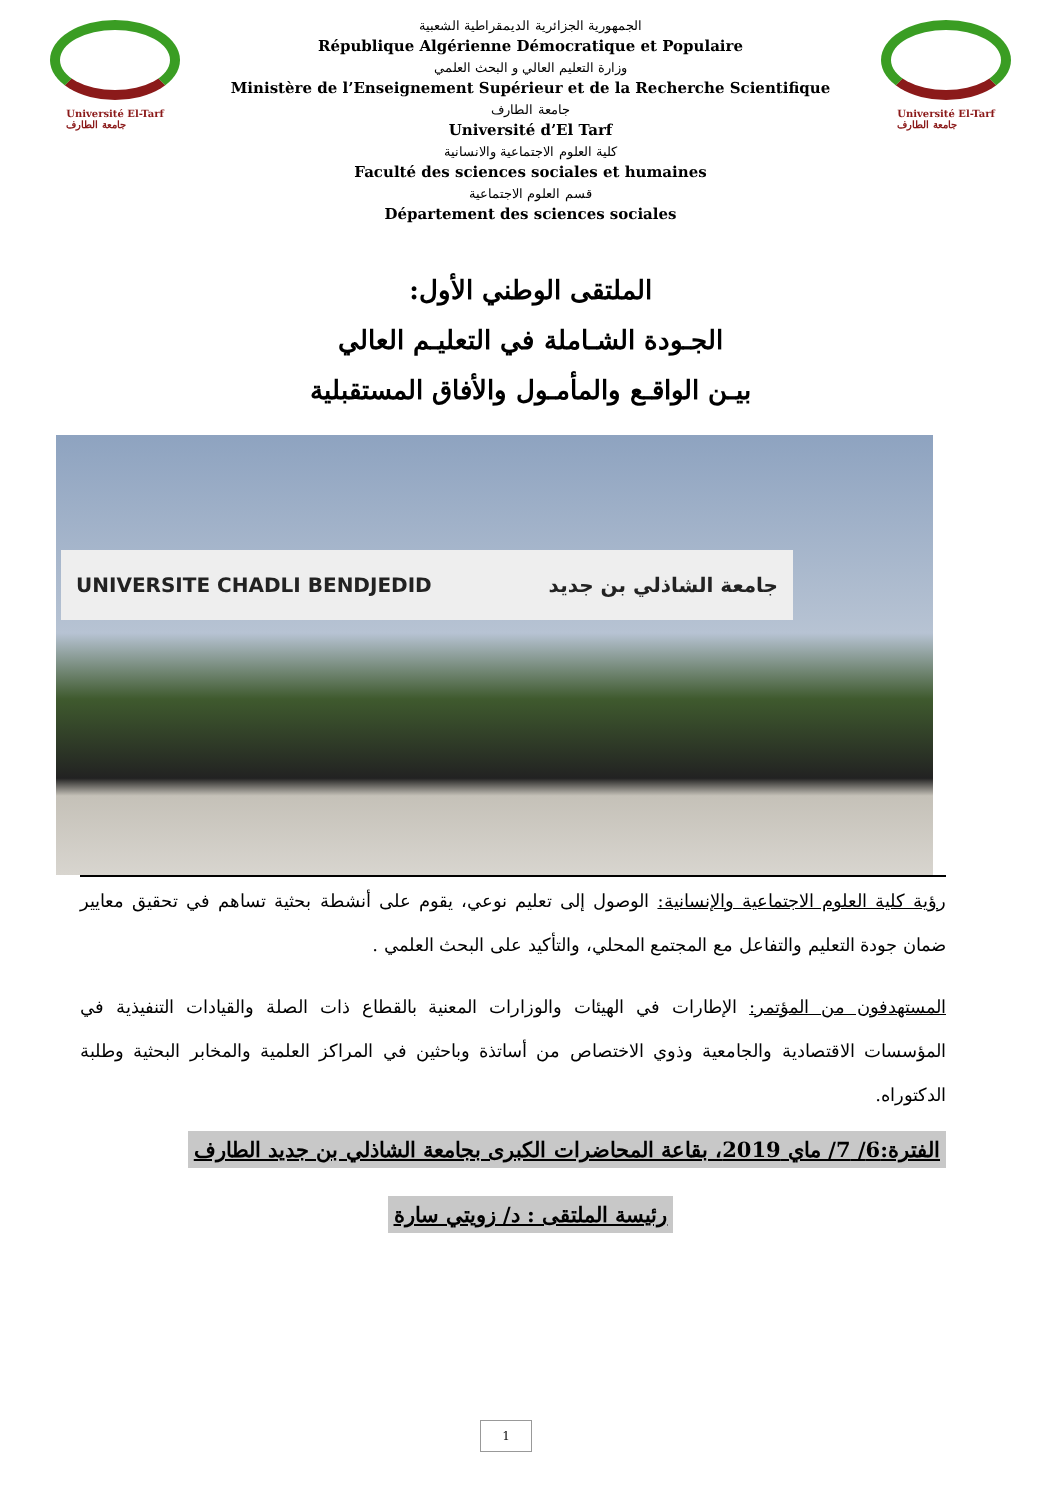Université El-Tarf
جامعة الطارف
الجمهورية الجزائرية الديمقراطية الشعبية
République Algérienne Démocratique et Populaire
وزارة التعليم العالي و البحث العلمي
Ministère de l’Enseignement Supérieur et de la Recherche Scientifique
جامعة الطارف
Université d’El Tarf
كلية العلوم الاجتماعية والانسانية
Faculté des sciences sociales et humaines
قسم العلوم الاجتماعية
Département des sciences sociales
Université El-Tarf
جامعة الطارف
الملتقى الوطني الأول:
الجـودة الشـاملة في التعليـم العالي
بيـن الواقـع والمأمـول والأفاق المستقبلية
UNIVERSITE CHADLI BENDJEDID جامعة الشاذلي بن جديد
رؤية كلية العلوم الاجتماعية والإنسانية: الوصول إلى تعليم نوعي، يقوم على أنشطة بحثية تساهم في تحقيق معايير ضمان جودة التعليم والتفاعل مع المجتمع المحلي، والتأكيد على البحث العلمي .
المستهدفون من المؤتمر: الإطارات في الهيئات والوزارات المعنية بالقطاع ذات الصلة والقيادات التنفيذية في المؤسسات الاقتصادية والجامعية وذوي الاختصاص من أساتذة وباحثين في المراكز العلمية والمخابر البحثية وطلبة الدكتوراه.
الفترة:6/ 7/ ماي 2019، بقاعة المحاضرات الكبرى بجامعة الشاذلي بن جديد الطارف
رئيسة الملتقى : د/ زويتي سارة
1